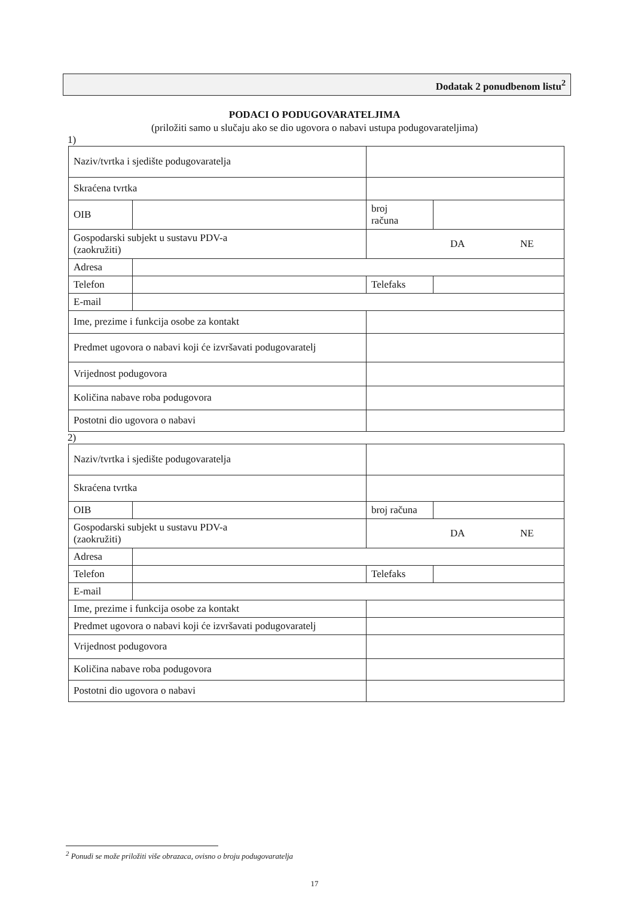Dodatak 2 ponudbenom listu<sup>2</sup>
PODACI O PODUGOVARATELJIMA
(priložiti samo u slučaju ako se dio ugovora o nabavi ustupa podugovarateljima)
1)
| Naziv/tvrtka i sjedište podugovaratelja | | | |
| Skraćena tvrtka | | | |
| OIB | | broj računa | |
| Gospodarski subjekt u sustavu PDV-a (zaokružiti) | | DA NE | |
| Adresa | | | |
| Telefon | | Telefaks | |
| E-mail | | | |
| Ime, prezime i funkcija osobe za kontakt | | | |
| Predmet ugovora o nabavi koji će izvršavati podugovaratelj | | | |
| Vrijednost podugovora | | | |
| Količina nabave roba podugovora | | | |
| Postotni dio ugovora o nabavi | | | |
2)
| Naziv/tvrtka i sjedište podugovaratelja | | | |
| Skraćena tvrtka | | | |
| OIB | | broj računa | |
| Gospodarski subjekt u sustavu PDV-a (zaokružiti) | | DA NE | |
| Adresa | | | |
| Telefon | | Telefaks | |
| E-mail | | | |
| Ime, prezime i funkcija osobe za kontakt | | | |
| Predmet ugovora o nabavi koji će izvršavati podugovaratelj | | | |
| Vrijednost podugovora | | | |
| Količina nabave roba podugovora | | | |
| Postotni dio ugovora o nabavi | | | |
<sup>2</sup> Ponudi se može priložiti više obrazaca, ovisno o broju podugovaratelja
17